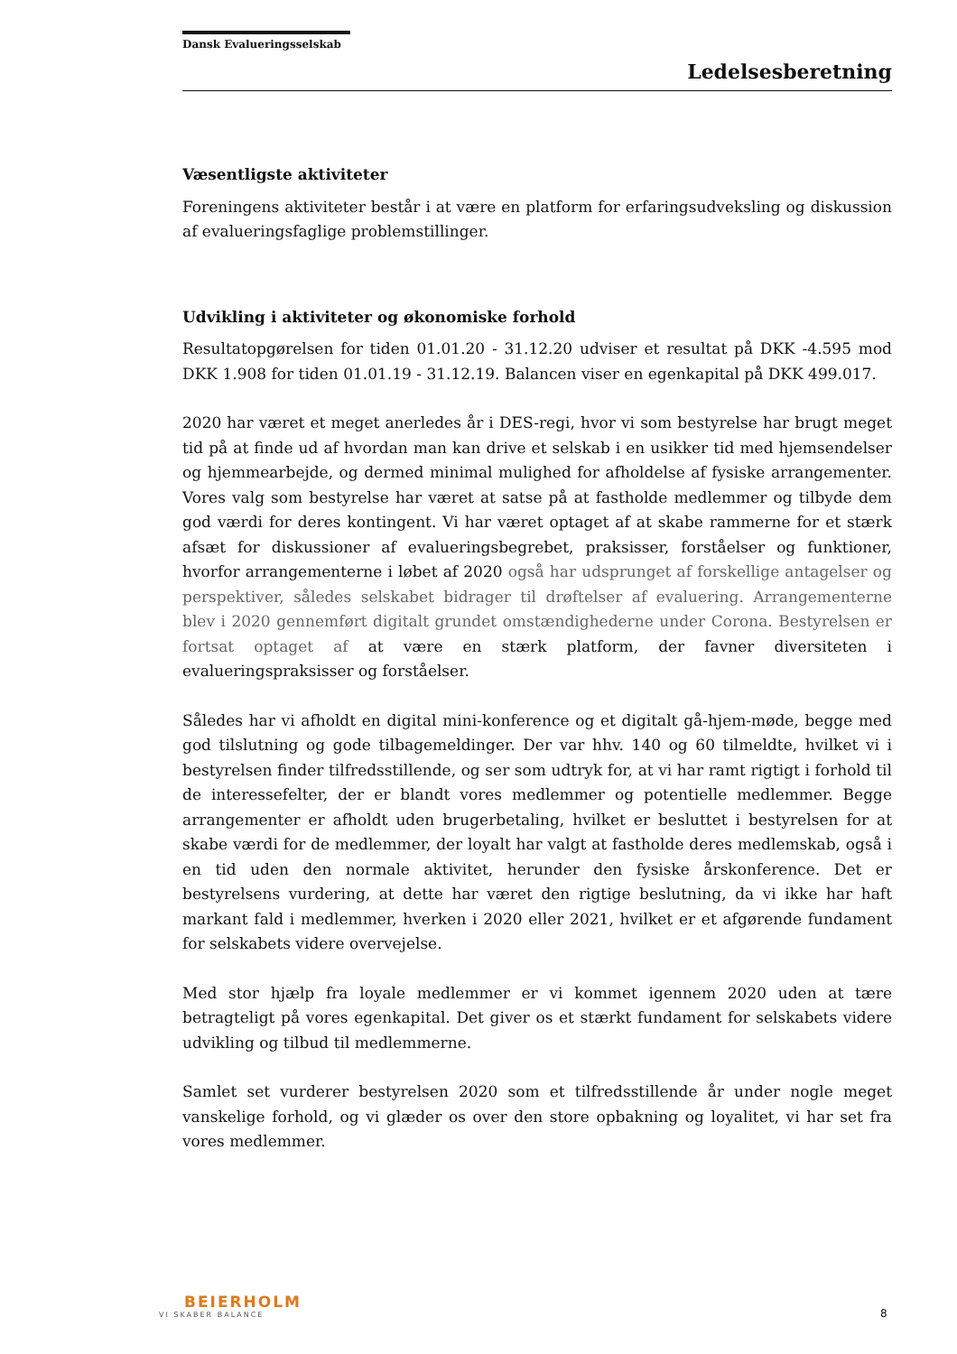Dansk Evalueringsselskab
Ledelsesberetning
Væsentligste aktiviteter
Foreningens aktiviteter består i at være en platform for erfaringsudveksling og diskussion af evalueringsfaglige problemstillinger.
Udvikling i aktiviteter og økonomiske forhold
Resultatopgørelsen for tiden 01.01.20 - 31.12.20 udviser et resultat på DKK -4.595 mod DKK 1.908 for tiden 01.01.19 - 31.12.19. Balancen viser en egenkapital på DKK 499.017.
2020 har været et meget anerledes år i DES-regi, hvor vi som bestyrelse har brugt meget tid på at finde ud af hvordan man kan drive et selskab i en usikker tid med hjemsendelser og hjemmearbejde, og dermed minimal mulighed for afholdelse af fysiske arrangementer. Vores valg som bestyrelse har været at satse på at fastholde medlemmer og tilbyde dem god værdi for deres kontingent. Vi har været optaget af at skabe rammerne for et stærk afsæt for diskussioner af evalueringsbegrebet, praksisser, forståelser og funktioner, hvorfor arrangementerne i løbet af 2020 også har udsprunget af forskellige antagelser og perspektiver, således selskabet bidrager til drøftelser af evaluering. Arrangementerne blev i 2020 gennemført digitalt grundet omstændighederne under Corona. Bestyrelsen er fortsat optaget af at være en stærk platform, der favner diversiteten i evalueringspraksisser og forståelser.
Således har vi afholdt en digital mini-konference og et digitalt gå-hjem-møde, begge med god tilslutning og gode tilbagemeldinger. Der var hhv. 140 og 60 tilmeldte, hvilket vi i bestyrelsen finder tilfredsstillende, og ser som udtryk for, at vi har ramt rigtigt i forhold til de interessefelter, der er blandt vores medlemmer og potentielle medlemmer. Begge arrangementer er afholdt uden brugerbetaling, hvilket er besluttet i bestyrelsen for at skabe værdi for de medlemmer, der loyalt har valgt at fastholde deres medlemskab, også i en tid uden den normale aktivitet, herunder den fysiske årskonference. Det er bestyrelsens vurdering, at dette har været den rigtige beslutning, da vi ikke har haft markant fald i medlemmer, hverken i 2020 eller 2021, hvilket er et afgørende fundament for selskabets videre overvejelse.
Med stor hjælp fra loyale medlemmer er vi kommet igennem 2020 uden at tære betragteligt på vores egenkapital. Det giver os et stærkt fundament for selskabets videre udvikling og tilbud til medlemmerne.
Samlet set vurderer bestyrelsen 2020 som et tilfredsstillende år under nogle meget vanskelige forhold, og vi glæder os over den store opbakning og loyalitet, vi har set fra vores medlemmer.
BEIERHOLM
VI SKABER BALANCE
8